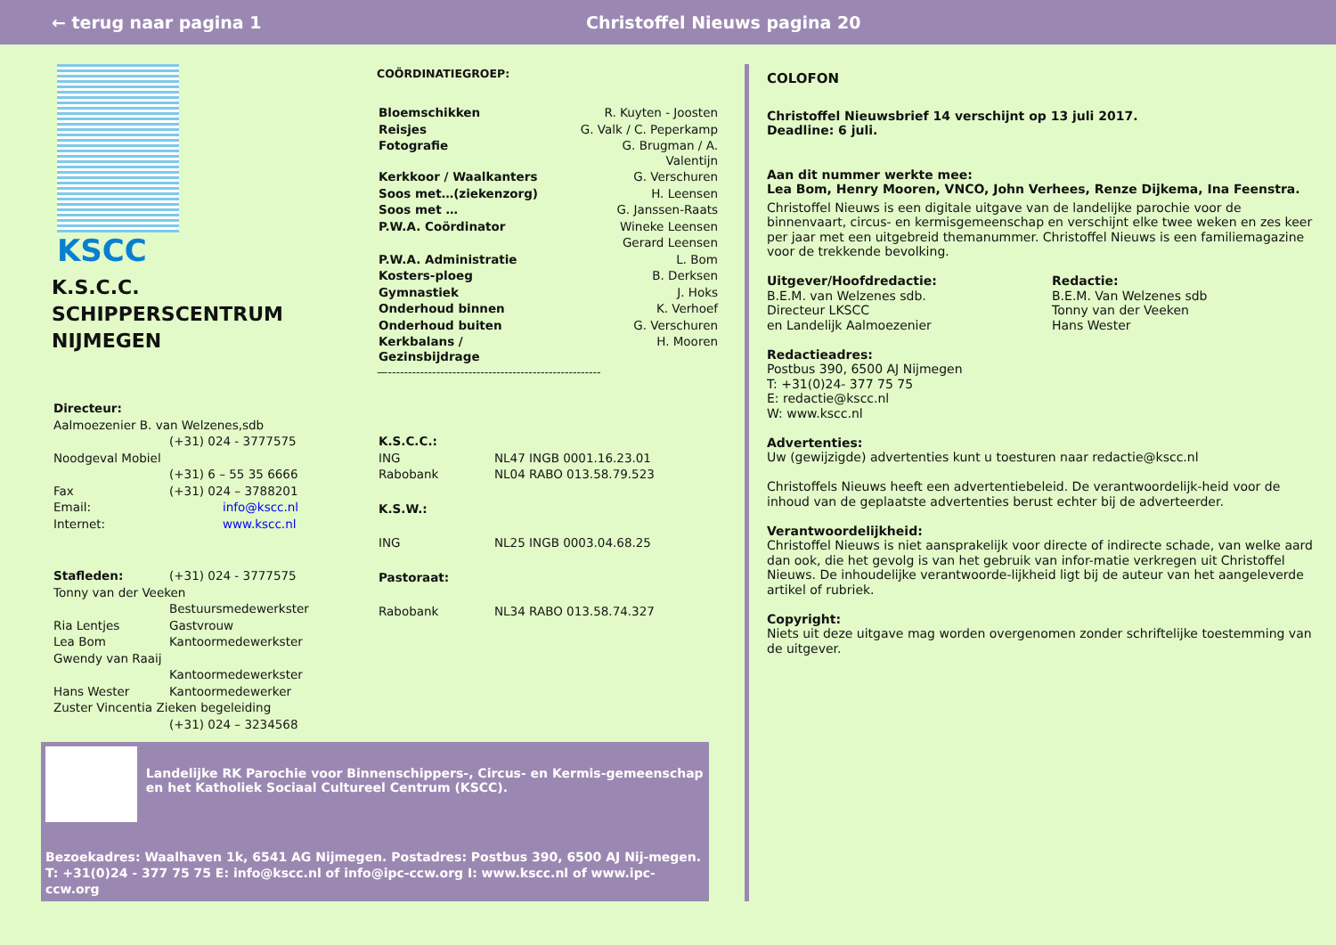← terug naar pagina 1 Christoffel Nieuws pagina 20
KSCC
K.S.C.C. SCHIPPERSCENTRUM NIJMEGEN
| Directeur: | |
| Aalmoezenier B. van Welzenes,sdb | |
| | (+31) 024 - 3777575 |
| Noodgeval Mobiel | |
| | (+31) 6 – 55 35 6666 |
| Fax | (+31) 024 – 3788201 |
| Email: | info@kscc.nl |
| Internet: | www.kscc.nl |
| Stafleden: | (+31) 024 - 3777575 |
| Tonny van der Veeken | |
| | Bestuursmedewerkster |
| Ria Lentjes | Gastvrouw |
| Lea Bom | Kantoormedewerkster |
| Gwendy van Raaij | |
| | Kantoormedewerkster |
| Hans Wester | Kantoormedewerker |
| Zuster Vincentia Zieken begeleiding | |
| | (+31) 024 – 3234568 |
COÖRDINATIEGROEP:
| Bloemschikken | R. Kuyten - Joosten |
| Reisjes | G. Valk / C. Peperkamp |
| Fotografie | G. Brugman / A. Valentijn |
| Kerkkoor / Waalkanters | G. Verschuren |
| Soos met…(ziekenzorg) | H. Leensen |
| Soos met … | G. Janssen-Raats |
| P.W.A. Coördinator | Wineke Leensen |
| | Gerard Leensen |
| P.W.A. Administratie | L. Bom |
| Kosters-ploeg | B. Derksen |
| Gymnastiek | J. Hoks |
| Onderhoud binnen | K. Verhoef |
| Onderhoud buiten | G. Verschuren |
| Kerkbalans / Gezinsbijdrage | H. Mooren |
—-----------------------------------------------------
| K.S.C.C.: | |
| ING | NL47 INGB 0001.16.23.01 |
| Rabobank | NL04 RABO 013.58.79.523 |
| K.S.W.: | |
| ING | NL25 INGB 0003.04.68.25 |
| Pastoraat: | |
| Rabobank | NL34 RABO 013.58.74.327 |
Landelijke RK Parochie voor Binnenschippers-, Circus- en Kermis-gemeenschap en het Katholiek Sociaal Cultureel Centrum (KSCC).
Bezoekadres: Waalhaven 1k, 6541 AG Nijmegen. Postadres: Postbus 390, 6500 AJ Nij-megen. T: +31(0)24 - 377 75 75 E: info@kscc.nl of info@ipc-ccw.org I: www.kscc.nl of www.ipc-ccw.org
COLOFON
Christoffel Nieuwsbrief 14 verschijnt op 13 juli 2017.
Deadline: 6 juli.
Aan dit nummer werkte mee:
Lea Bom, Henry Mooren, VNCO, John Verhees, Renze Dijkema, Ina Feenstra.
Christoffel Nieuws is een digitale uitgave van de landelijke parochie voor de binnenvaart, circus- en kermisgemeenschap en verschijnt elke twee weken en zes keer per jaar met een uitgebreid themanummer. Christoffel Nieuws is een familiemagazine voor de trekkende bevolking.
Uitgever/Hoofdredactie:
B.E.M. van Welzenes sdb.
Directeur LKSCC
en Landelijk Aalmoezenier
Redactie:
B.E.M. Van Welzenes sdb
Tonny van der Veeken
Hans Wester
Redactieadres:
Postbus 390, 6500 AJ Nijmegen
T: +31(0)24- 377 75 75
E: redactie@kscc.nl
W: www.kscc.nl
Advertenties:
Uw (gewijzigde) advertenties kunt u toesturen naar redactie@kscc.nl
Christoffels Nieuws heeft een advertentiebeleid. De verantwoordelijk-heid voor de inhoud van de geplaatste advertenties berust echter bij de adverteerder.
Verantwoordelijkheid:
Christoffel Nieuws is niet aansprakelijk voor directe of indirecte schade, van welke aard dan ook, die het gevolg is van het gebruik van infor-matie verkregen uit Christoffel Nieuws. De inhoudelijke verantwoorde-lijkheid ligt bij de auteur van het aangeleverde artikel of rubriek.
Copyright:
Niets uit deze uitgave mag worden overgenomen zonder schriftelijke toestemming van de uitgever.